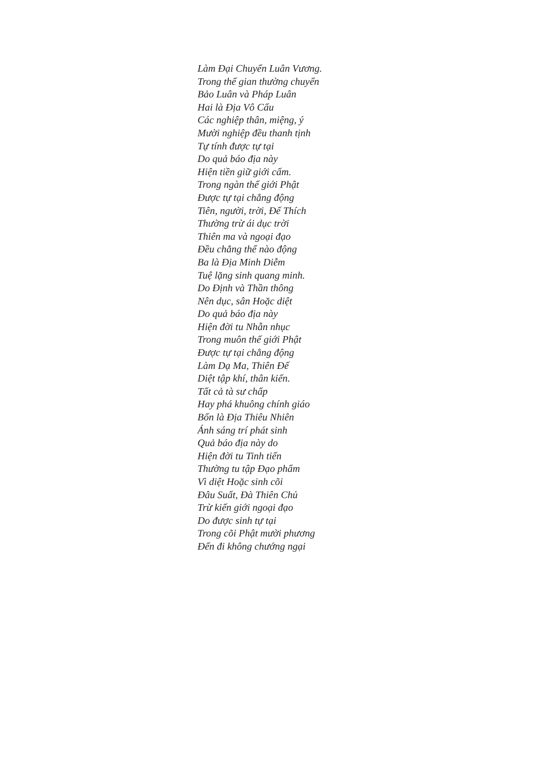Làm Đại Chuyển Luân Vương.
Trong thế gian thường chuyển
Bảo Luân và Pháp Luân
Hai là Địa Vô Cấu
Các nghiệp thân, miệng, ý
Mười nghiệp đều thanh tịnh
Tự tính được tự tại
Do quả báo địa này
Hiện tiền giữ giới cấm.
Trong ngàn thế giới Phật
Được tự tại chẳng động
Tiên, người, trời, Đế Thích
Thường trừ ái dục trời
Thiên ma và ngoại đạo
Đều chẳng thể nào động
Ba là Địa Minh Diễm
Tuệ lặng sinh quang minh.
Do Định và Thần thông
Nên dục, sân Hoặc diệt
Do quả báo địa này
Hiện đời tu Nhẫn nhục
Trong muôn thế giới Phật
Được tự tại chẳng động
Làm Dạ Ma, Thiên Đế
Diệt tập khí, thân kiến.
Tất cả tà sư chấp
Hay phá khuông chính giáo
Bốn là Địa Thiêu Nhiên
Ánh sáng trí phát sinh
Quả báo địa này do
Hiện đời tu Tinh tiến
Thường tu tập Đạo phẩm
Vì diệt Hoặc sinh cõi
Đâu Suất, Đà Thiên Chủ
Trừ kiến giới ngoại đạo
Do được sinh tự tại
Trong cõi Phật mười phương
Đến đi không chướng ngại